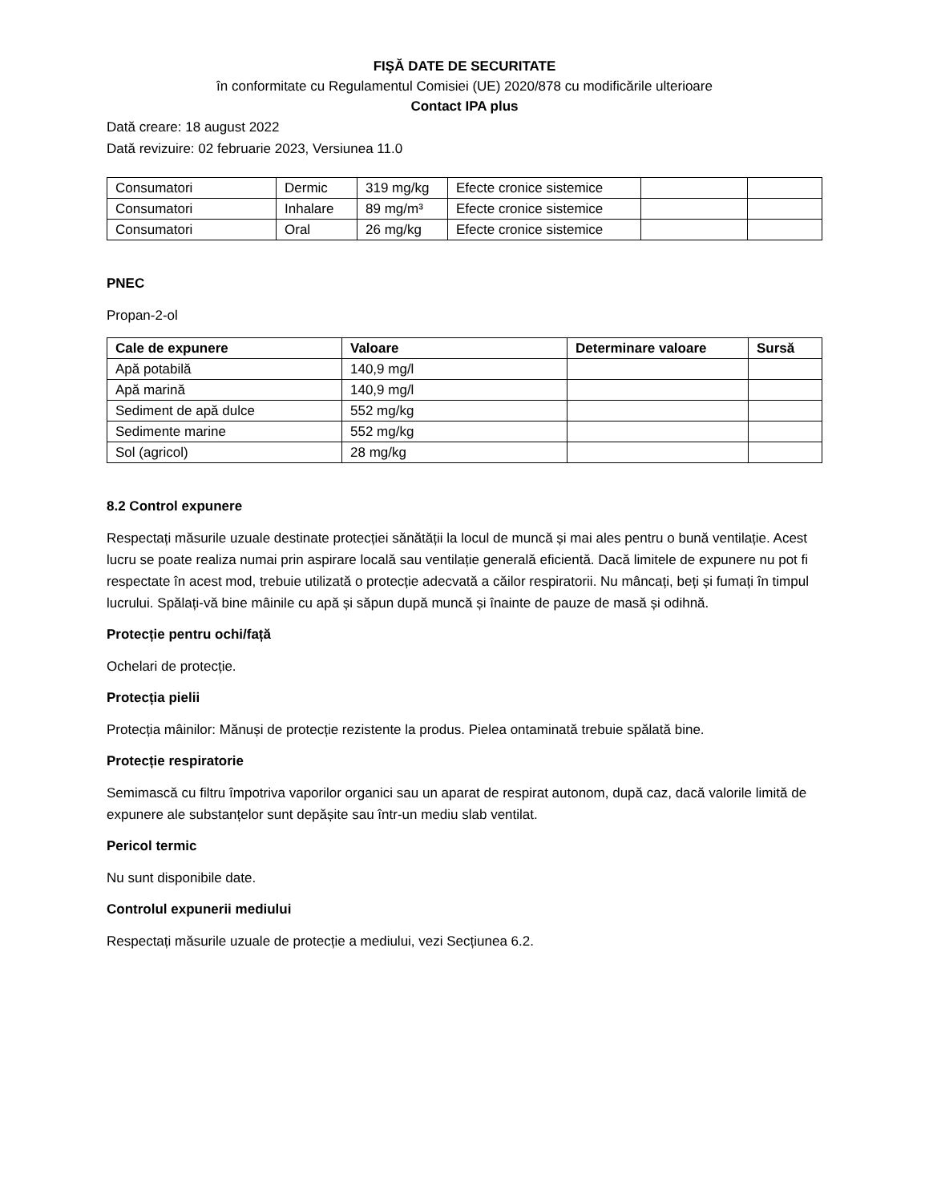FIŞĂ DATE DE SECURITATE
în conformitate cu Regulamentul Comisiei (UE) 2020/878 cu modificările ulterioare
Contact IPA plus
Dată creare: 18 august 2022
Dată revizuire: 02 februarie 2023, Versiunea 11.0
| Consumatori | Dermic | 319 mg/kg | Efecte cronice sistemice | | |
| Consumatori | Inhalare | 89 mg/m³ | Efecte cronice sistemice | | |
| Consumatori | Oral | 26 mg/kg | Efecte cronice sistemice | | |
PNEC
Propan-2-ol
| Cale de expunere | Valoare | Determinare valoare | Sursă |
| --- | --- | --- | --- |
| Apă potabilă | 140,9 mg/l | | |
| Apă marină | 140,9 mg/l | | |
| Sediment de apă dulce | 552 mg/kg | | |
| Sedimente marine | 552 mg/kg | | |
| Sol (agricol) | 28 mg/kg | | |
8.2 Control expunere
Respectați măsurile uzuale destinate protecției sănătății la locul de muncă și mai ales pentru o bună ventilație. Acest lucru se poate realiza numai prin aspirare locală sau ventilație generală eficientă. Dacă limitele de expunere nu pot fi respectate în acest mod, trebuie utilizată o protecție adecvată a căilor respiratorii. Nu mâncați, beți și fumați în timpul lucrului. Spălați-vă bine mâinile cu apă și săpun după muncă și înainte de pauze de masă și odihnă.
Protecție pentru ochi/față
Ochelari de protecție.
Protecția pielii
Protecția mâinilor: Mănuși de protecție rezistente la produs. Pielea ontaminată trebuie spălată bine.
Protecție respiratorie
Semimască cu filtru împotriva vaporilor organici sau un aparat de respirat autonom, după caz, dacă valorile limită de expunere ale substanțelor sunt depășite sau într-un mediu slab ventilat.
Pericol termic
Nu sunt disponibile date.
Controlul expunerii mediului
Respectați măsurile uzuale de protecție a mediului, vezi Secțiunea 6.2.